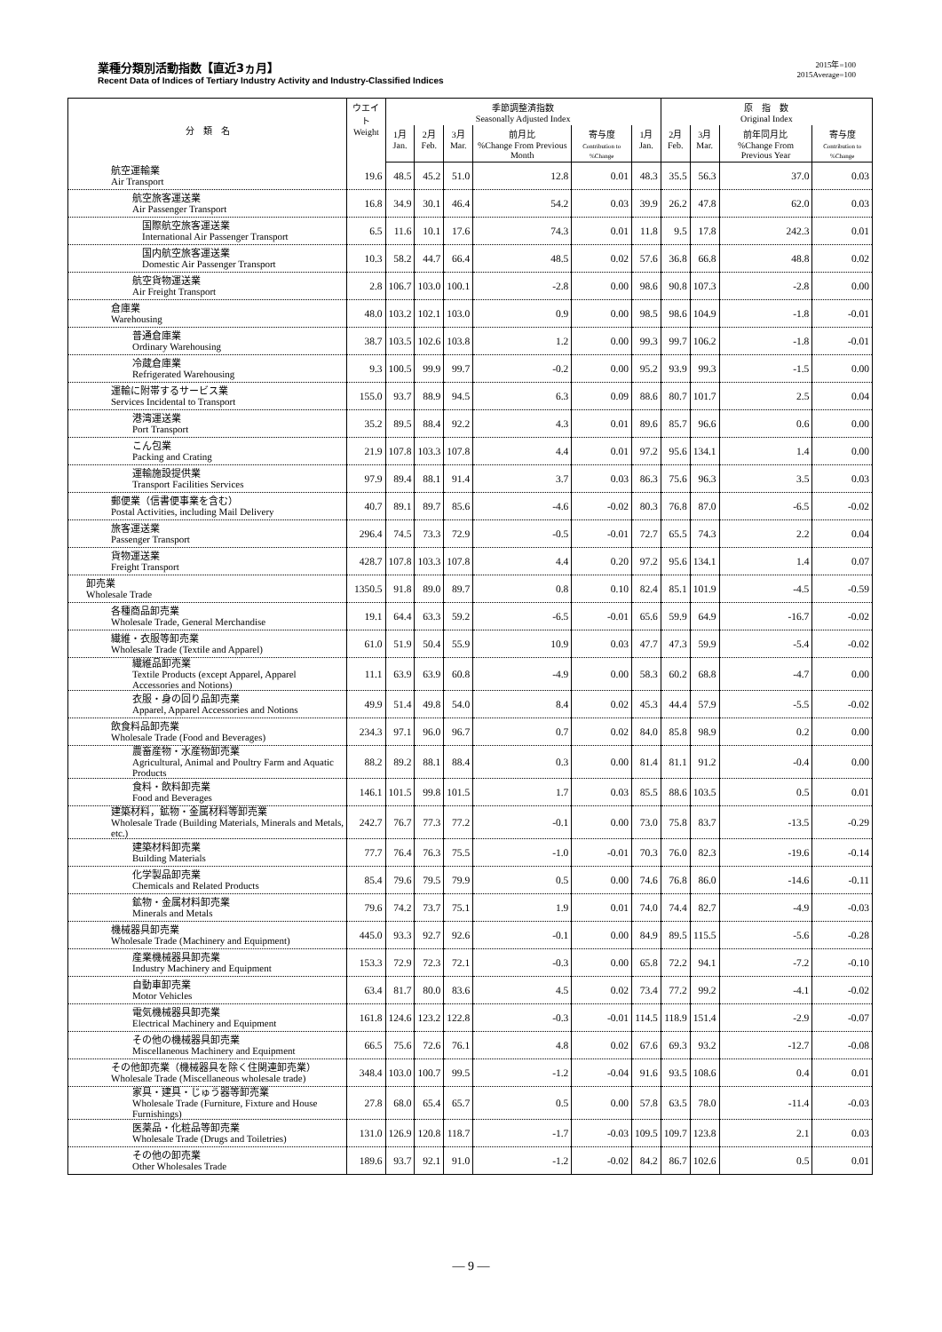業種分類別活動指数【直近3ヵ月】
Recent Data of Indices of Tertiary Industry Activity and Industry-Classified Indices
2015年=100
2015Average=100
| 分 類 名 | ウエイト Weight | 季節調整済指数 Seasonally Adjusted Index | | | | | | 原 指 数 Original Index | | | |
| --- | --- | --- | --- | --- | --- | --- | --- | --- | --- | --- | --- |
| | | 1月 Jan. | 2月 Feb. | 3月 Mar. | 前月比 %Change From Previous Month | 寄与度 Contribution to %Change | 1月 Jan. | 2月 Feb. | 3月 Mar. | 前年同月比 %Change From Previous Year | 寄与度 Contribution to %Change |
| 航空運輸業 Air Transport | 19.6 | 48.5 | 45.2 | 51.0 | 12.8 | 0.01 | 48.3 | 35.5 | 56.3 | 37.0 | 0.03 |
| 航空旅客運送業 Air Passenger Transport | 16.8 | 34.9 | 30.1 | 46.4 | 54.2 | 0.03 | 39.9 | 26.2 | 47.8 | 62.0 | 0.03 |
| 国際航空旅客運送業 International Air Passenger Transport | 6.5 | 11.6 | 10.1 | 17.6 | 74.3 | 0.01 | 11.8 | 9.5 | 17.8 | 242.3 | 0.01 |
| 国内航空旅客運送業 Domestic Air Passenger Transport | 10.3 | 58.2 | 44.7 | 66.4 | 48.5 | 0.02 | 57.6 | 36.8 | 66.8 | 48.8 | 0.02 |
| 航空貨物運送業 Air Freight Transport | 2.8 | 106.7 | 103.0 | 100.1 | -2.8 | 0.00 | 98.6 | 90.8 | 107.3 | -2.8 | 0.00 |
| 倉庫業 Warehousing | 48.0 | 103.2 | 102.1 | 103.0 | 0.9 | 0.00 | 98.5 | 98.6 | 104.9 | -1.8 | -0.01 |
| 普通倉庫業 Ordinary Warehousing | 38.7 | 103.5 | 102.6 | 103.8 | 1.2 | 0.00 | 99.3 | 99.7 | 106.2 | -1.8 | -0.01 |
| 冷蔵倉庫業 Refrigerated Warehousing | 9.3 | 100.5 | 99.9 | 99.7 | -0.2 | 0.00 | 95.2 | 93.9 | 99.3 | -1.5 | 0.00 |
| 運輸に附帯するサービス業 Services Incidental to Transport | 155.0 | 93.7 | 88.9 | 94.5 | 6.3 | 0.09 | 88.6 | 80.7 | 101.7 | 2.5 | 0.04 |
| 港湾運送業 Port Transport | 35.2 | 89.5 | 88.4 | 92.2 | 4.3 | 0.01 | 89.6 | 85.7 | 96.6 | 0.6 | 0.00 |
| こん包業 Packing and Crating | 21.9 | 107.8 | 103.3 | 107.8 | 4.4 | 0.01 | 97.2 | 95.6 | 134.1 | 1.4 | 0.00 |
| 運輸施設提供業 Transport Facilities Services | 97.9 | 89.4 | 88.1 | 91.4 | 3.7 | 0.03 | 86.3 | 75.6 | 96.3 | 3.5 | 0.03 |
| 郵便業（信書便事業を含む） Postal Activities, including Mail Delivery | 40.7 | 89.1 | 89.7 | 85.6 | -4.6 | -0.02 | 80.3 | 76.8 | 87.0 | -6.5 | -0.02 |
| 旅客運送業 Passenger Transport | 296.4 | 74.5 | 73.3 | 72.9 | -0.5 | -0.01 | 72.7 | 65.5 | 74.3 | 2.2 | 0.04 |
| 貨物運送業 Freight Transport | 428.7 | 107.8 | 103.3 | 107.8 | 4.4 | 0.20 | 97.2 | 95.6 | 134.1 | 1.4 | 0.07 |
| 卸売業 Wholesale Trade | 1350.5 | 91.8 | 89.0 | 89.7 | 0.8 | 0.10 | 82.4 | 85.1 | 101.9 | -4.5 | -0.59 |
| 各種商品卸売業 Wholesale Trade, General Merchandise | 19.1 | 64.4 | 63.3 | 59.2 | -6.5 | -0.01 | 65.6 | 59.9 | 64.9 | -16.7 | -0.02 |
| 繊維・衣服等卸売業 Wholesale Trade (Textile and Apparel) | 61.0 | 51.9 | 50.4 | 55.9 | 10.9 | 0.03 | 47.7 | 47.3 | 59.9 | -5.4 | -0.02 |
| 繊維品卸売業 Textile Products (except Apparel, Apparel Accessories and Notions) | 11.1 | 63.9 | 63.9 | 60.8 | -4.9 | 0.00 | 58.3 | 60.2 | 68.8 | -4.7 | 0.00 |
| 衣服・身の回り品卸売業 Apparel, Apparel Accessories and Notions | 49.9 | 51.4 | 49.8 | 54.0 | 8.4 | 0.02 | 45.3 | 44.4 | 57.9 | -5.5 | -0.02 |
| 飲食料品卸売業 Wholesale Trade (Food and Beverages) | 234.3 | 97.1 | 96.0 | 96.7 | 0.7 | 0.02 | 84.0 | 85.8 | 98.9 | 0.2 | 0.00 |
| 農畜産物・水産物卸売業 Agricultural, Animal and Poultry Farm and Aquatic Products | 88.2 | 89.2 | 88.1 | 88.4 | 0.3 | 0.00 | 81.4 | 81.1 | 91.2 | -0.4 | 0.00 |
| 食料・飲料卸売業 Food and Beverages | 146.1 | 101.5 | 99.8 | 101.5 | 1.7 | 0.03 | 85.5 | 88.6 | 103.5 | 0.5 | 0.01 |
| 建築材料，鉱物・金属材料等卸売業 Wholesale Trade (Building Materials, Minerals and Metals, etc.) | 242.7 | 76.7 | 77.3 | 77.2 | -0.1 | 0.00 | 73.0 | 75.8 | 83.7 | -13.5 | -0.29 |
| 建築材料卸売業 Building Materials | 77.7 | 76.4 | 76.3 | 75.5 | -1.0 | -0.01 | 70.3 | 76.0 | 82.3 | -19.6 | -0.14 |
| 化学製品卸売業 Chemicals and Related Products | 85.4 | 79.6 | 79.5 | 79.9 | 0.5 | 0.00 | 74.6 | 76.8 | 86.0 | -14.6 | -0.11 |
| 鉱物・金属材料卸売業 Minerals and Metals | 79.6 | 74.2 | 73.7 | 75.1 | 1.9 | 0.01 | 74.0 | 74.4 | 82.7 | -4.9 | -0.03 |
| 機械器具卸売業 Wholesale Trade (Machinery and Equipment) | 445.0 | 93.3 | 92.7 | 92.6 | -0.1 | 0.00 | 84.9 | 89.5 | 115.5 | -5.6 | -0.28 |
| 産業機械器具卸売業 Industry Machinery and Equipment | 153.3 | 72.9 | 72.3 | 72.1 | -0.3 | 0.00 | 65.8 | 72.2 | 94.1 | -7.2 | -0.10 |
| 自動車卸売業 Motor Vehicles | 63.4 | 81.7 | 80.0 | 83.6 | 4.5 | 0.02 | 73.4 | 77.2 | 99.2 | -4.1 | -0.02 |
| 電気機械器具卸売業 Electrical Machinery and Equipment | 161.8 | 124.6 | 123.2 | 122.8 | -0.3 | -0.01 | 114.5 | 118.9 | 151.4 | -2.9 | -0.07 |
| その他の機械器具卸売業 Miscellaneous Machinery and Equipment | 66.5 | 75.6 | 72.6 | 76.1 | 4.8 | 0.02 | 67.6 | 69.3 | 93.2 | -12.7 | -0.08 |
| その他卸売業（機械器具を除く住関連卸売業） Wholesale Trade (Miscellaneous wholesale trade) | 348.4 | 103.0 | 100.7 | 99.5 | -1.2 | -0.04 | 91.6 | 93.5 | 108.6 | 0.4 | 0.01 |
| 家具・建具・じゅう器等卸売業 Wholesale Trade (Furniture, Fixture and House Furnishings) | 27.8 | 68.0 | 65.4 | 65.7 | 0.5 | 0.00 | 57.8 | 63.5 | 78.0 | -11.4 | -0.03 |
| 医薬品・化粧品等卸売業 Wholesale Trade (Drugs and Toiletries) | 131.0 | 126.9 | 120.8 | 118.7 | -1.7 | -0.03 | 109.5 | 109.7 | 123.8 | 2.1 | 0.03 |
| その他の卸売業 Other Wholesales Trade | 189.6 | 93.7 | 92.1 | 91.0 | -1.2 | -0.02 | 84.2 | 86.7 | 102.6 | 0.5 | 0.01 |
― 9 ―